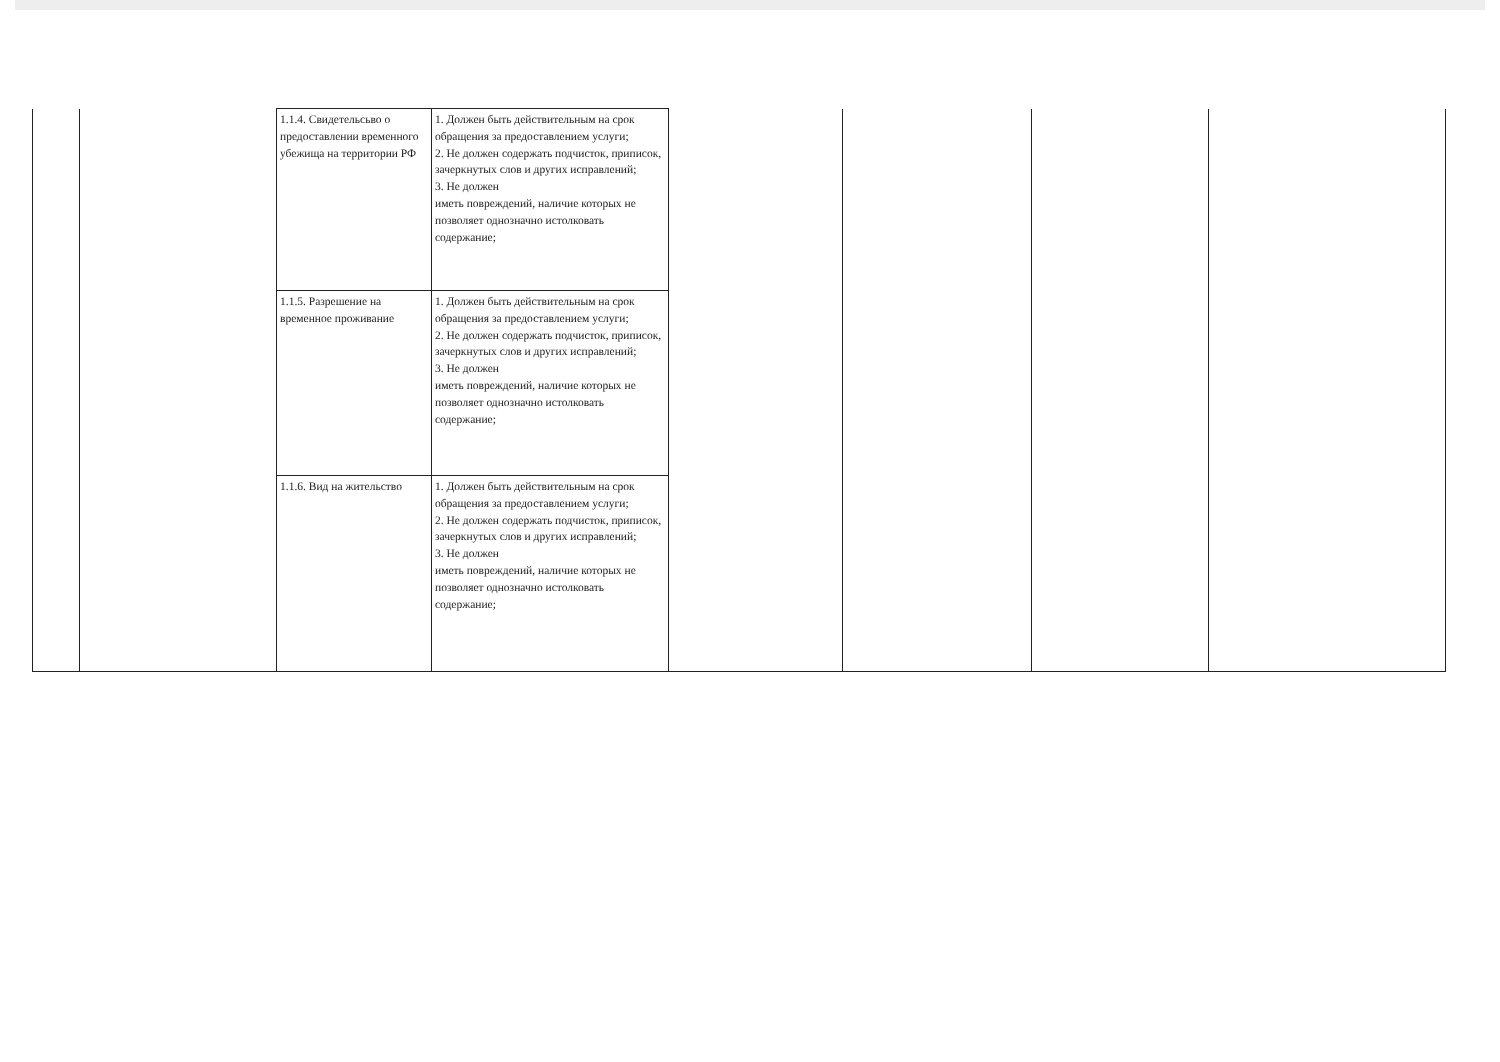| | | 1.1.4. Свидетельсьво о предоставлении временного убежища на территории РФ | 1. Должен быть действительным на срок обращения за предоставлением услуги; 2. Не должен содержать подчисток, приписок, зачеркнутых слов и других исправлений; 3. Не должен иметь повреждений, наличие которых не позволяет однозначно истолковать содержание; | | | | |
| | | 1.1.5. Разрешение на временное проживание | 1. Должен быть действительным на срок обращения за предоставлением услуги; 2. Не должен содержать подчисток, приписок, зачеркнутых слов и других исправлений; 3. Не должен иметь повреждений, наличие которых не позволяет однозначно истолковать содержание; | | | | |
| | | 1.1.6. Вид на жительство | 1. Должен быть действительным на срок обращения за предоставлением услуги; 2. Не должен содержать подчисток, приписок, зачеркнутых слов и других исправлений; 3. Не должен иметь повреждений, наличие которых не позволяет однозначно истолковать содержание; | | | | |